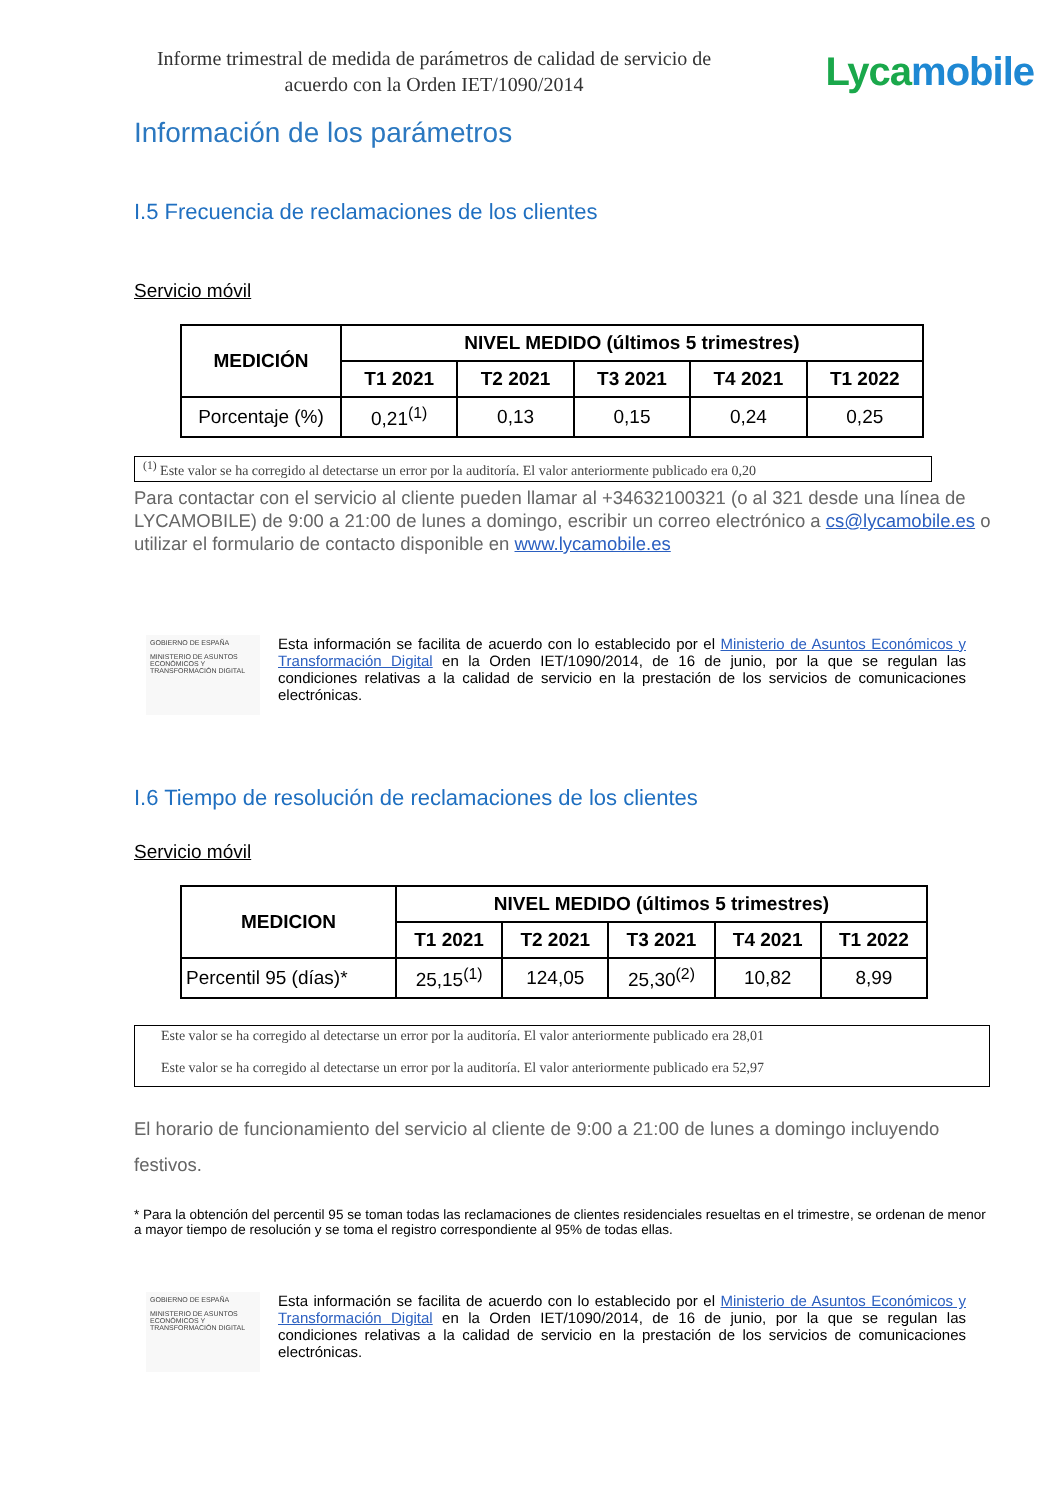Informe trimestral de medida de parámetros de calidad de servicio de acuerdo con la Orden IET/1090/2014
Lycamobile
Información de los parámetros
I.5 Frecuencia de reclamaciones de los clientes
Servicio móvil
| MEDICIÓN | NIVEL MEDIDO (últimos 5 trimestres) | | | | |
| --- | --- | --- | --- | --- | --- |
| | T1 2021 | T2 2021 | T3 2021 | T4 2021 | T1 2022 |
| Porcentaje (%) | 0,21<sup>(1)</sup> | 0,13 | 0,15 | 0,24 | 0,25 |
<sup>(1)</sup> Este valor se ha corregido al detectarse un error por la auditoría. El valor anteriormente publicado era 0,20
Para contactar con el servicio al cliente pueden llamar al +34632100321 (o al 321 desde una línea de LYCAMOBILE) de 9:00 a 21:00 de lunes a domingo, escribir un correo electrónico a cs@lycamobile.es o utilizar el formulario de contacto disponible en www.lycamobile.es
GOBIERNO DE ESPAÑA
MINISTERIO DE ASUNTOS ECONÓMICOS Y TRANSFORMACIÓN DIGITAL
Esta información se facilita de acuerdo con lo establecido por el Ministerio de Asuntos Económicos y Transformación Digital en la Orden IET/1090/2014, de 16 de junio, por la que se regulan las condiciones relativas a la calidad de servicio en la prestación de los servicios de comunicaciones electrónicas.
I.6 Tiempo de resolución de reclamaciones de los clientes
Servicio móvil
| MEDICION | NIVEL MEDIDO (últimos 5 trimestres) | | | | |
| --- | --- | --- | --- | --- | --- |
| | T1 2021 | T2 2021 | T3 2021 | T4 2021 | T1 2022 |
| Percentil 95 (días)* | 25,15<sup>(1)</sup> | 124,05 | 25,30<sup>(2)</sup> | 10,82 | 8,99 |
Este valor se ha corregido al detectarse un error por la auditoría. El valor anteriormente publicado era 28,01
Este valor se ha corregido al detectarse un error por la auditoría. El valor anteriormente publicado era 52,97
El horario de funcionamiento del servicio al cliente de 9:00 a 21:00 de lunes a domingo incluyendo festivos.
* Para la obtención del percentil 95 se toman todas las reclamaciones de clientes residenciales resueltas en el trimestre, se ordenan de menor a mayor tiempo de resolución y se toma el registro correspondiente al 95% de todas ellas.
GOBIERNO DE ESPAÑA
MINISTERIO DE ASUNTOS ECONÓMICOS Y TRANSFORMACIÓN DIGITAL
Esta información se facilita de acuerdo con lo establecido por el Ministerio de Asuntos Económicos y Transformación Digital en la Orden IET/1090/2014, de 16 de junio, por la que se regulan las condiciones relativas a la calidad de servicio en la prestación de los servicios de comunicaciones electrónicas.